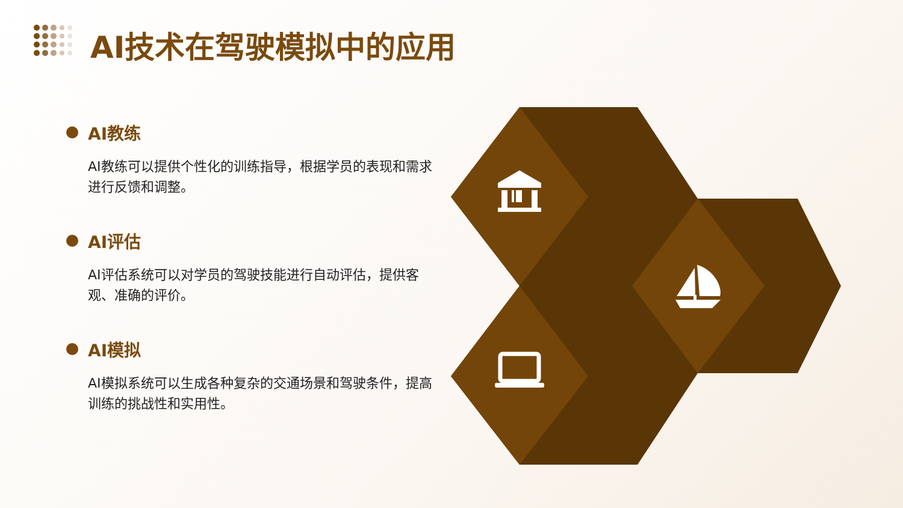AI技术在驾驶模拟中的应用
AI教练
AI教练可以提供个性化的训练指导，根据学员的表现和需求进行反馈和调整。
AI评估
AI评估系统可以对学员的驾驶技能进行自动评估，提供客观、准确的评价。
AI模拟
AI模拟系统可以生成各种复杂的交通场景和驾驶条件，提高训练的挑战性和实用性。